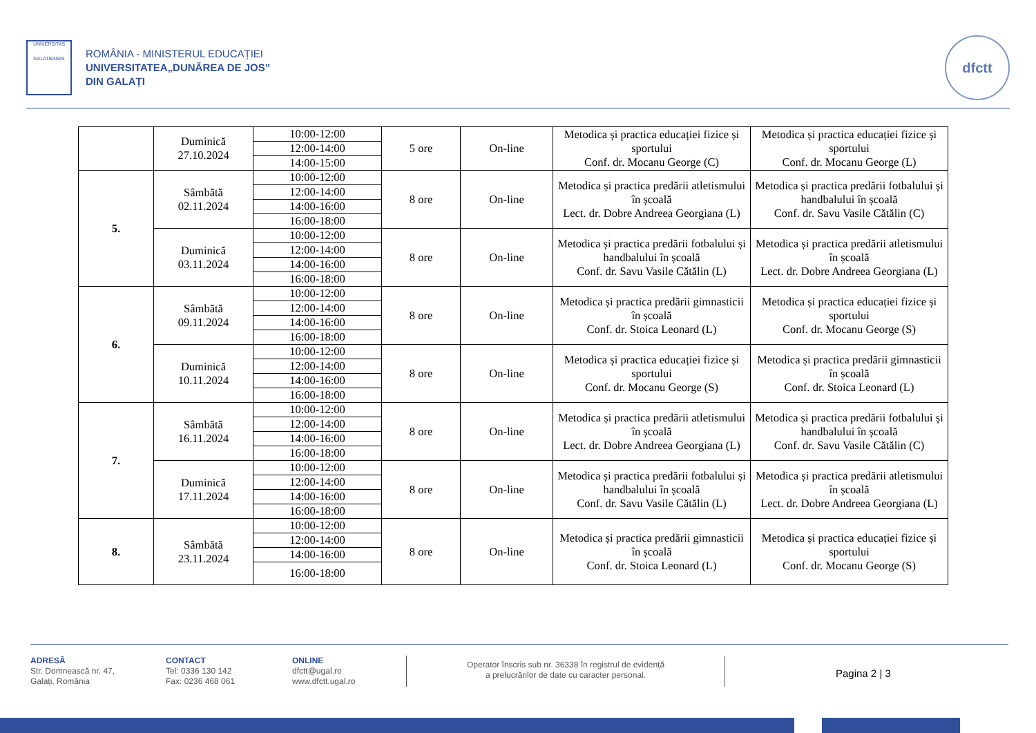UNIVERSITAS
GALATIENSIS
ROMÂNIA - MINISTERUL EDUCAȚIEI
UNIVERSITATEA„DUNĂREA DE JOS”
DIN GALAȚI
dfctt
| | Duminică 27.10.2024 | 10:00-12:00 | 5 ore | On-line | Metodica și practica educației fizice și sportului Conf. dr. Mocanu George (C) | Metodica și practica educației fizice și sportului Conf. dr. Mocanu George (L) |
| | | 12:00-14:00 | | | | |
| | | 14:00-15:00 | | | | |
| 5. | Sâmbătă 02.11.2024 | 10:00-12:00 | 8 ore | On-line | Metodica și practica predării atletismului în școală Lect. dr. Dobre Andreea Georgiana (L) | Metodica și practica predării fotbalului și handbalului în școală Conf. dr. Savu Vasile Cătălin (C) |
| | | 12:00-14:00 | | | | |
| | | 14:00-16:00 | | | | |
| | | 16:00-18:00 | | | | |
| | Duminică 03.11.2024 | 10:00-12:00 | 8 ore | On-line | Metodica și practica predării fotbalului și handbalului în școală Conf. dr. Savu Vasile Cătălin (L) | Metodica și practica predării atletismului în școală Lect. dr. Dobre Andreea Georgiana (L) |
| | | 12:00-14:00 | | | | |
| | | 14:00-16:00 | | | | |
| | | 16:00-18:00 | | | | |
| 6. | Sâmbătă 09.11.2024 | 10:00-12:00 | 8 ore | On-line | Metodica și practica predării gimnasticii în școală Conf. dr. Stoica Leonard (L) | Metodica și practica educației fizice și sportului Conf. dr. Mocanu George (S) |
| | | 12:00-14:00 | | | | |
| | | 14:00-16:00 | | | | |
| | | 16:00-18:00 | | | | |
| | Duminică 10.11.2024 | 10:00-12:00 | 8 ore | On-line | Metodica și practica educației fizice și sportului Conf. dr. Mocanu George (S) | Metodica și practica predării gimnasticii în școală Conf. dr. Stoica Leonard (L) |
| | | 12:00-14:00 | | | | |
| | | 14:00-16:00 | | | | |
| | | 16:00-18:00 | | | | |
| 7. | Sâmbătă 16.11.2024 | 10:00-12:00 | 8 ore | On-line | Metodica și practica predării atletismului în școală Lect. dr. Dobre Andreea Georgiana (L) | Metodica și practica predării fotbalului și handbalului în școală Conf. dr. Savu Vasile Cătălin (C) |
| | | 12:00-14:00 | | | | |
| | | 14:00-16:00 | | | | |
| | | 16:00-18:00 | | | | |
| | Duminică 17.11.2024 | 10:00-12:00 | 8 ore | On-line | Metodica și practica predării fotbalului și handbalului în școală Conf. dr. Savu Vasile Cătălin (L) | Metodica și practica predării atletismului în școală Lect. dr. Dobre Andreea Georgiana (L) |
| | | 12:00-14:00 | | | | |
| | | 14:00-16:00 | | | | |
| | | 16:00-18:00 | | | | |
| 8. | Sâmbătă 23.11.2024 | 10:00-12:00 | 8 ore | On-line | Metodica și practica predării gimnasticii în școală Conf. dr. Stoica Leonard (L) | Metodica și practica educației fizice și sportului Conf. dr. Mocanu George (S) |
| | | 12:00-14:00 | | | | |
| | | 14:00-16:00 | | | | |
| | | 16:00-18:00 | | | | |
ADRESĂ
Str. Domnească nr. 47,
Galați, România
CONTACT
Tel: 0336 130 142
Fax: 0236 468 061
ONLINE
dfctt@ugal.ro
www.dfctt.ugal.ro
Operator înscris sub nr. 36338 în registrul de evidență
a prelucrărilor de date cu caracter personal.
Pagina 2 | 3